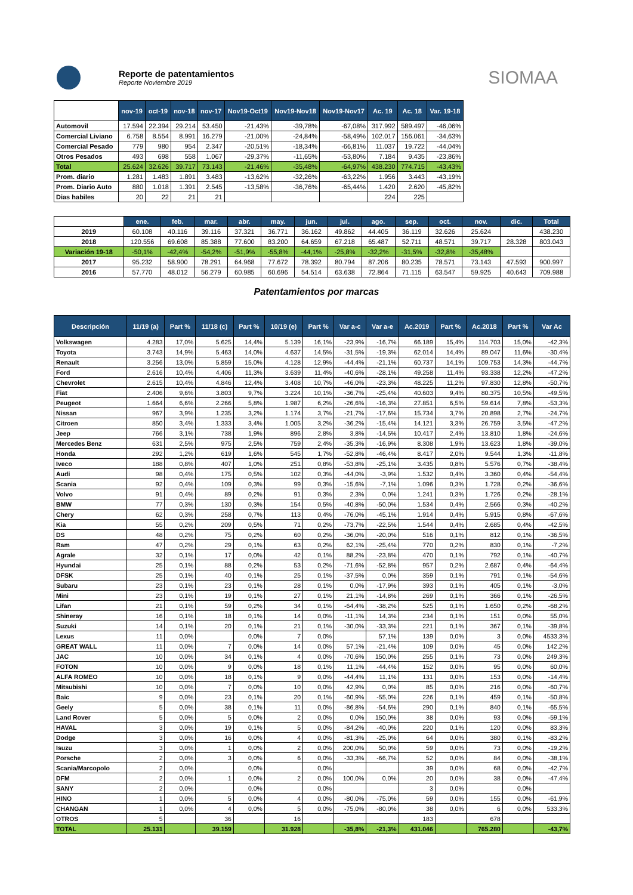Reporte de patentamientos
Reporte Noviembre 2019
SIOMAA
| | nov-19 | oct-19 | nov-18 | nov-17 | Nov19-Oct19 | Nov19-Nov18 | Nov19-Nov17 | Ac. 19 | Ac. 18 | Var. 19-18 |
| --- | --- | --- | --- | --- | --- | --- | --- | --- | --- | --- |
| Automovil | 17.594 | 22.394 | 29.214 | 53.450 | -21,43% | -39,78% | -67,08% | 317.992 | 589.497 | -46,06% |
| Comercial Liviano | 6.758 | 8.554 | 8.991 | 16.279 | -21,00% | -24,84% | -58,49% | 102.017 | 156.061 | -34,63% |
| Comercial Pesado | 779 | 980 | 954 | 2.347 | -20,51% | -18,34% | -66,81% | 11.037 | 19.722 | -44,04% |
| Otros Pesados | 493 | 698 | 558 | 1.067 | -29,37% | -11,65% | -53,80% | 7.184 | 9.435 | -23,86% |
| Total | 25.624 | 32.626 | 39.717 | 73.143 | -21,46% | -35,48% | -64,97% | 438.230 | 774.715 | -43,43% |
| Prom. diario | 1.281 | 1.483 | 1.891 | 3.483 | -13,62% | -32,26% | -63,22% | 1.956 | 3.443 | -43,19% |
| Prom. Diario Auto | 880 | 1.018 | 1.391 | 2.545 | -13,58% | -36,76% | -65,44% | 1.420 | 2.620 | -45,82% |
| Dias habiles | 20 | 22 | 21 | 21 | | | | 224 | 225 | |
| | ene. | feb. | mar. | abr. | may. | jun. | jul. | ago. | sep. | oct. | nov. | dic. | Total |
| --- | --- | --- | --- | --- | --- | --- | --- | --- | --- | --- | --- | --- | --- |
| 2019 | 60.108 | 40.116 | 39.116 | 37.321 | 36.771 | 36.162 | 49.862 | 44.405 | 36.119 | 32.626 | 25.624 | | 438.230 |
| 2018 | 120.556 | 69.608 | 85.388 | 77.600 | 83.200 | 64.659 | 67.218 | 65.487 | 52.711 | 48.571 | 39.717 | 28.328 | 803.043 |
| Variación 19-18 | -50,1% | -42,4% | -54,2% | -51,9% | -55,8% | -44,1% | -25,8% | -32,2% | -31,5% | -32,8% | -35,48% | | |
| 2017 | 95.232 | 58.900 | 78.291 | 64.968 | 77.672 | 78.392 | 80.794 | 87.206 | 80.235 | 78.571 | 73.143 | 47.593 | 900.997 |
| 2016 | 57.770 | 48.012 | 56.279 | 60.985 | 60.696 | 54.514 | 63.638 | 72.864 | 71.115 | 63.547 | 59.925 | 40.643 | 709.988 |
Patentamientos por marcas
| Descripción | 11/19 (a) | Part % | 11/18 (c) | Part % | 10/19 (e) | Part % | Var a-c | Var a-e | Ac.2019 | Part % | Ac.2018 | Part % | Var Ac |
| --- | --- | --- | --- | --- | --- | --- | --- | --- | --- | --- | --- | --- | --- |
| Volkswagen | 4.283 | 17,0% | 5.625 | 14,4% | 5.139 | 16,1% | -23,9% | -16,7% | 66.189 | 15,4% | 114.703 | 15,0% | -42,3% |
| Toyota | 3.743 | 14,9% | 5.463 | 14,0% | 4.637 | 14,5% | -31,5% | -19,3% | 62.014 | 14,4% | 89.047 | 11,6% | -30,4% |
| Renault | 3.256 | 13,0% | 5.859 | 15,0% | 4.128 | 12,9% | -44,4% | -21,1% | 60.737 | 14,1% | 109.753 | 14,3% | -44,7% |
| Ford | 2.616 | 10,4% | 4.406 | 11,3% | 3.639 | 11,4% | -40,6% | -28,1% | 49.258 | 11,4% | 93.338 | 12,2% | -47,2% |
| Chevrolet | 2.615 | 10,4% | 4.846 | 12,4% | 3.408 | 10,7% | -46,0% | -23,3% | 48.225 | 11,2% | 97.830 | 12,8% | -50,7% |
| Fiat | 2.406 | 9,6% | 3.803 | 9,7% | 3.224 | 10,1% | -36,7% | -25,4% | 40.603 | 9,4% | 80.375 | 10,5% | -49,5% |
| Peugeot | 1.664 | 6,6% | 2.266 | 5,8% | 1.987 | 6,2% | -26,6% | -16,3% | 27.851 | 6,5% | 59.614 | 7,8% | -53,3% |
| Nissan | 967 | 3,9% | 1.235 | 3,2% | 1.174 | 3,7% | -21,7% | -17,6% | 15.734 | 3,7% | 20.898 | 2,7% | -24,7% |
| Citroen | 850 | 3,4% | 1.333 | 3,4% | 1.005 | 3,2% | -36,2% | -15,4% | 14.121 | 3,3% | 26.759 | 3,5% | -47,2% |
| Jeep | 766 | 3,1% | 738 | 1,9% | 896 | 2,8% | 3,8% | -14,5% | 10.417 | 2,4% | 13.810 | 1,8% | -24,6% |
| Mercedes Benz | 631 | 2,5% | 975 | 2,5% | 759 | 2,4% | -35,3% | -16,9% | 8.308 | 1,9% | 13.623 | 1,8% | -39,0% |
| Honda | 292 | 1,2% | 619 | 1,6% | 545 | 1,7% | -52,8% | -46,4% | 8.417 | 2,0% | 9.544 | 1,3% | -11,8% |
| Iveco | 188 | 0,8% | 407 | 1,0% | 251 | 0,8% | -53,8% | -25,1% | 3.435 | 0,8% | 5.576 | 0,7% | -38,4% |
| Audi | 98 | 0,4% | 175 | 0,5% | 102 | 0,3% | -44,0% | -3,9% | 1.532 | 0,4% | 3.360 | 0,4% | -54,4% |
| Scania | 92 | 0,4% | 109 | 0,3% | 99 | 0,3% | -15,6% | -7,1% | 1.096 | 0,3% | 1.728 | 0,2% | -36,6% |
| Volvo | 91 | 0,4% | 89 | 0,2% | 91 | 0,3% | 2,3% | 0,0% | 1.241 | 0,3% | 1.726 | 0,2% | -28,1% |
| BMW | 77 | 0,3% | 130 | 0,3% | 154 | 0,5% | -40,8% | -50,0% | 1.534 | 0,4% | 2.566 | 0,3% | -40,2% |
| Chery | 62 | 0,3% | 258 | 0,7% | 113 | 0,4% | -76,0% | -45,1% | 1.914 | 0,4% | 5.915 | 0,8% | -67,6% |
| Kia | 55 | 0,2% | 209 | 0,5% | 71 | 0,2% | -73,7% | -22,5% | 1.544 | 0,4% | 2.685 | 0,4% | -42,5% |
| DS | 48 | 0,2% | 75 | 0,2% | 60 | 0,2% | -36,0% | -20,0% | 516 | 0,1% | 812 | 0,1% | -36,5% |
| Ram | 47 | 0,2% | 29 | 0,1% | 63 | 0,2% | 62,1% | -25,4% | 770 | 0,2% | 830 | 0,1% | -7,2% |
| Agrale | 32 | 0,1% | 17 | 0,0% | 42 | 0,1% | 88,2% | -23,8% | 470 | 0,1% | 792 | 0,1% | -40,7% |
| Hyundai | 25 | 0,1% | 88 | 0,2% | 53 | 0,2% | -71,6% | -52,8% | 957 | 0,2% | 2.687 | 0,4% | -64,4% |
| DFSK | 25 | 0,1% | 40 | 0,1% | 25 | 0,1% | -37,5% | 0,0% | 359 | 0,1% | 791 | 0,1% | -54,6% |
| Subaru | 23 | 0,1% | 23 | 0,1% | 28 | 0,1% | 0,0% | -17,9% | 393 | 0,1% | 405 | 0,1% | -3,0% |
| Mini | 23 | 0,1% | 19 | 0,1% | 27 | 0,1% | 21,1% | -14,8% | 269 | 0,1% | 366 | 0,1% | -26,5% |
| Lifan | 21 | 0,1% | 59 | 0,2% | 34 | 0,1% | -64,4% | -38,2% | 525 | 0,1% | 1.650 | 0,2% | -68,2% |
| Shineray | 16 | 0,1% | 18 | 0,1% | 14 | 0,0% | -11,1% | 14,3% | 234 | 0,1% | 151 | 0,0% | 55,0% |
| Suzuki | 14 | 0,1% | 20 | 0,1% | 21 | 0,1% | -30,0% | -33,3% | 221 | 0,1% | 367 | 0,1% | -39,8% |
| Lexus | 11 | 0,0% | | 0,0% | 7 | 0,0% | | 57,1% | 139 | 0,0% | 3 | 0,0% | 4533,3% |
| GREAT WALL | 11 | 0,0% | 7 | 0,0% | 14 | 0,0% | 57,1% | -21,4% | 109 | 0,0% | 45 | 0,0% | 142,2% |
| JAC | 10 | 0,0% | 34 | 0,1% | 4 | 0,0% | -70,6% | 150,0% | 255 | 0,1% | 73 | 0,0% | 249,3% |
| FOTON | 10 | 0,0% | 9 | 0,0% | 18 | 0,1% | 11,1% | -44,4% | 152 | 0,0% | 95 | 0,0% | 60,0% |
| ALFA ROMEO | 10 | 0,0% | 18 | 0,1% | 9 | 0,0% | -44,4% | 11,1% | 131 | 0,0% | 153 | 0,0% | -14,4% |
| Mitsubishi | 10 | 0,0% | 7 | 0,0% | 10 | 0,0% | 42,9% | 0,0% | 85 | 0,0% | 216 | 0,0% | -60,7% |
| Baic | 9 | 0,0% | 23 | 0,1% | 20 | 0,1% | -60,9% | -55,0% | 226 | 0,1% | 459 | 0,1% | -50,8% |
| Geely | 5 | 0,0% | 38 | 0,1% | 11 | 0,0% | -86,8% | -54,6% | 290 | 0,1% | 840 | 0,1% | -65,5% |
| Land Rover | 5 | 0,0% | 5 | 0,0% | 2 | 0,0% | 0,0% | 150,0% | 38 | 0,0% | 93 | 0,0% | -59,1% |
| HAVAL | 3 | 0,0% | 19 | 0,1% | 5 | 0,0% | -84,2% | -40,0% | 220 | 0,1% | 120 | 0,0% | 83,3% |
| Dodge | 3 | 0,0% | 16 | 0,0% | 4 | 0,0% | -81,3% | -25,0% | 64 | 0,0% | 380 | 0,1% | -83,2% |
| Isuzu | 3 | 0,0% | 1 | 0,0% | 2 | 0,0% | 200,0% | 50,0% | 59 | 0,0% | 73 | 0,0% | -19,2% |
| Porsche | 2 | 0,0% | 3 | 0,0% | 6 | 0,0% | -33,3% | -66,7% | 52 | 0,0% | 84 | 0,0% | -38,1% |
| Scania/Marcopolo | 2 | 0,0% | | 0,0% | | 0,0% | | | 39 | 0,0% | 68 | 0,0% | -42,7% |
| DFM | 2 | 0,0% | 1 | 0,0% | 2 | 0,0% | 100,0% | 0,0% | 20 | 0,0% | 38 | 0,0% | -47,4% |
| SANY | 2 | 0,0% | | 0,0% | | 0,0% | | | 3 | 0,0% | | 0,0% | |
| HINO | 1 | 0,0% | 5 | 0,0% | 4 | 0,0% | -80,0% | -75,0% | 59 | 0,0% | 155 | 0,0% | -61,9% |
| CHANGAN | 1 | 0,0% | 4 | 0,0% | 5 | 0,0% | -75,0% | -80,0% | 38 | 0,0% | 6 | 0,0% | 533,3% |
| OTROS | 5 | | 36 | | 16 | | | | 183 | | 678 | | |
| TOTAL | 25.131 | | 39.159 | | 31.928 | | -35,8% | -21,3% | 431.046 | | 765.280 | | -43,7% |